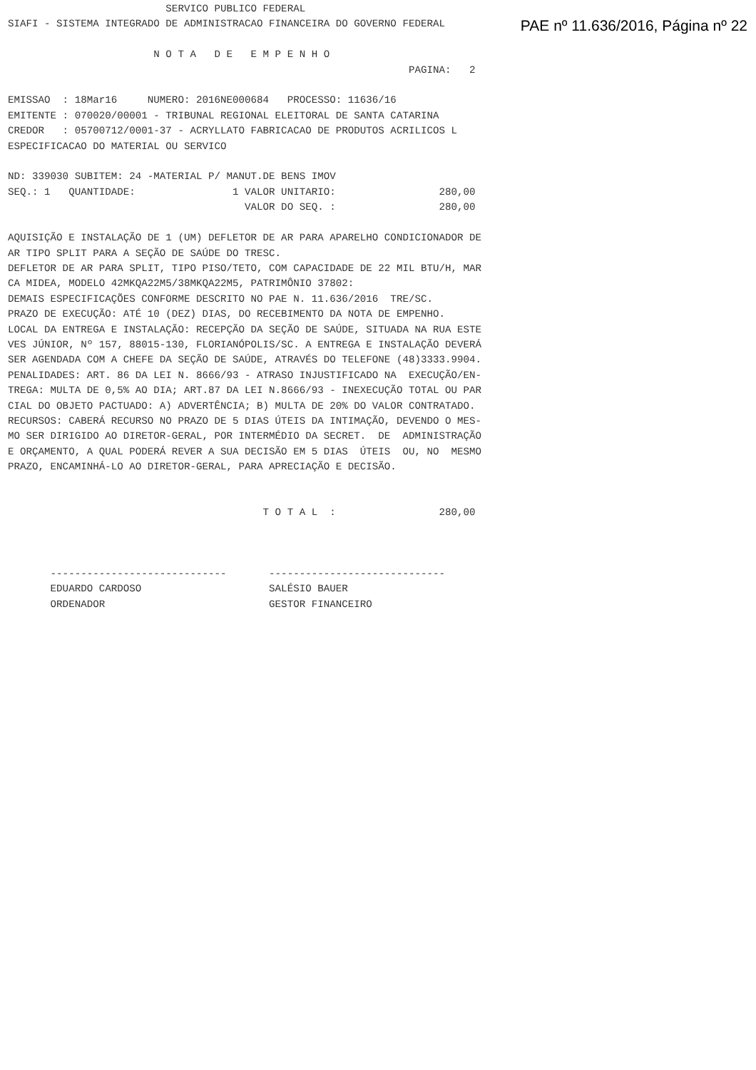PAE nº 11.636/2016, Página nº 22
                          SERVICO PUBLICO FEDERAL
SIAFI - SISTEMA INTEGRADO DE ADMINISTRACAO FINANCEIRA DO GOVERNO FEDERAL

                        N O T A   D E   E M P E N H O
                                                                  PAGINA:   2

EMISSAO  : 18Mar16     NUMERO: 2016NE000684   PROCESSO: 11636/16
EMITENTE : 070020/00001 - TRIBUNAL REGIONAL ELEITORAL DE SANTA CATARINA
CREDOR   : 05700712/0001-37 - ACRYLLATO FABRICACAO DE PRODUTOS ACRILICOS L
ESPECIFICACAO DO MATERIAL OU SERVICO

ND: 339030 SUBITEM: 24 -MATERIAL P/ MANUT.DE BENS IMOV
SEQ.: 1   QUANTIDADE:                1 VALOR UNITARIO:                 280,00
                                       VALOR DO SEQ. :                 280,00

AQUISIÇÃO E INSTALAÇÃO DE 1 (UM) DEFLETOR DE AR PARA APARELHO CONDICIONADOR DE
AR TIPO SPLIT PARA A SEÇÃO DE SAÚDE DO TRESC.
DEFLETOR DE AR PARA SPLIT, TIPO PISO/TETO, COM CAPACIDADE DE 22 MIL BTU/H, MAR
CA MIDEA, MODELO 42MKQA22M5/38MKQA22M5, PATRIMÔNIO 37802:
DEMAIS ESPECIFICAÇÕES CONFORME DESCRITO NO PAE N. 11.636/2016  TRE/SC.
PRAZO DE EXECUÇÃO: ATÉ 10 (DEZ) DIAS, DO RECEBIMENTO DA NOTA DE EMPENHO.
LOCAL DA ENTREGA E INSTALAÇÃO: RECEPÇÃO DA SEÇÃO DE SAÚDE, SITUADA NA RUA ESTE
VES JÚNIOR, Nº 157, 88015-130, FLORIANÓPOLIS/SC. A ENTREGA E INSTALAÇÃO DEVERÁ
SER AGENDADA COM A CHEFE DA SEÇÃO DE SAÚDE, ATRAVÉS DO TELEFONE (48)3333.9904.
PENALIDADES: ART. 86 DA LEI N. 8666/93 - ATRASO INJUSTIFICADO NA  EXECUÇÃO/EN-
TREGA: MULTA DE 0,5% AO DIA; ART.87 DA LEI N.8666/93 - INEXECUÇÃO TOTAL OU PAR
CIAL DO OBJETO PACTUADO: A) ADVERTÊNCIA; B) MULTA DE 20% DO VALOR CONTRATADO.
RECURSOS: CABERÁ RECURSO NO PRAZO DE 5 DIAS ÚTEIS DA INTIMAÇÃO, DEVENDO O MES-
MO SER DIRIGIDO AO DIRETOR-GERAL, POR INTERMÉDIO DA SECRET.  DE  ADMINISTRAÇÃO
E ORÇAMENTO, A QUAL PODERÁ REVER A SUA DECISÃO EM 5 DIAS  ÚTEIS  OU, NO  MESMO
PRAZO, ENCAMINHÁ-LO AO DIRETOR-GERAL, PARA APRECIAÇÃO E DECISÃO.


                                          T O T A L  :                 280,00



       -----------------------------       -----------------------------
       EDUARDO CARDOSO                     SALÉSIO BAUER
       ORDENADOR                           GESTOR FINANCEIRO